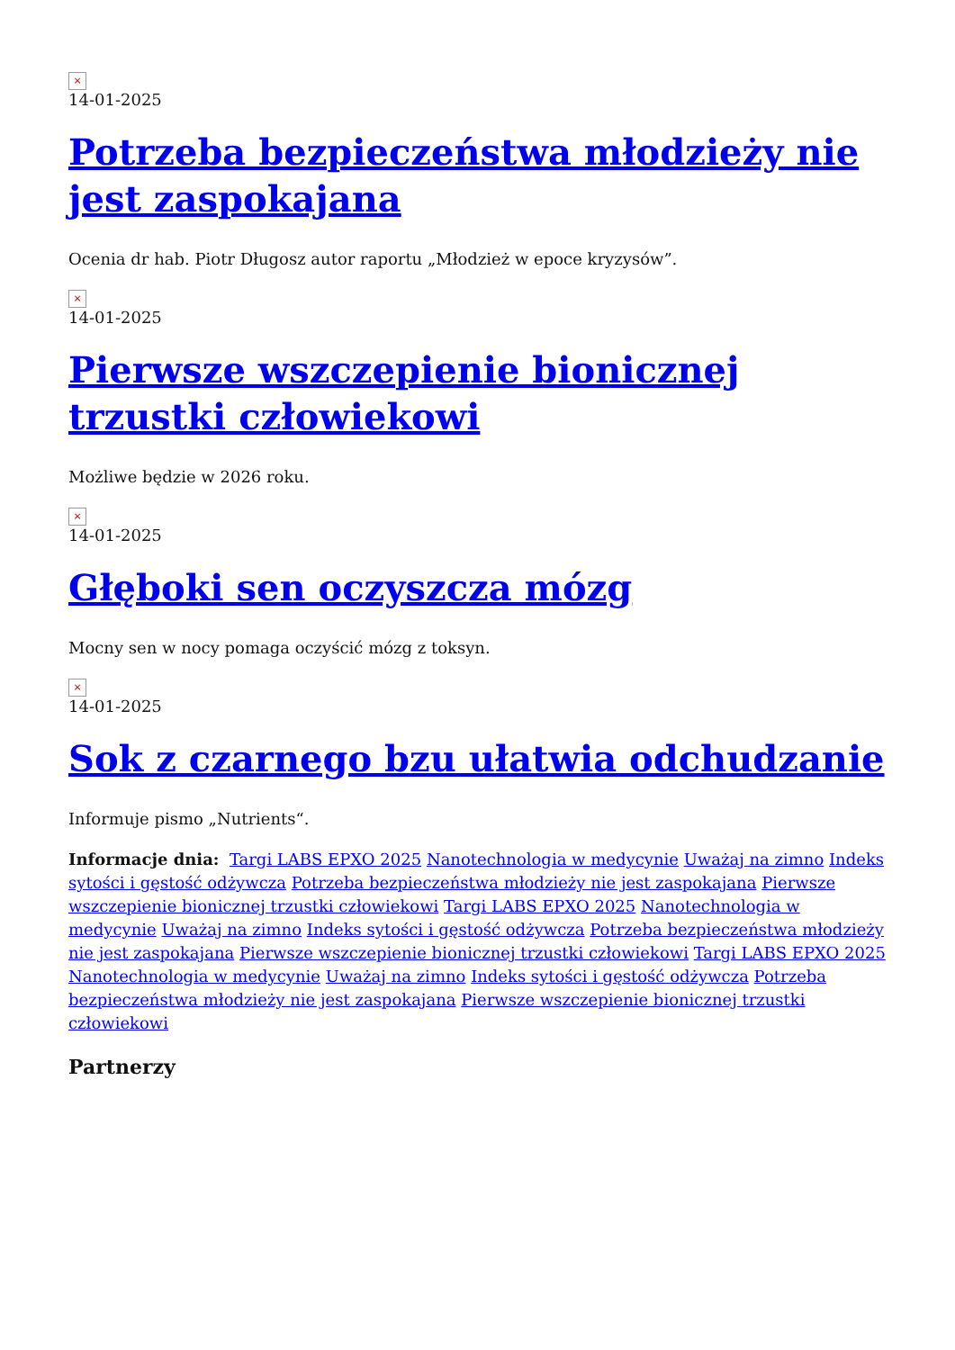×
14-01-2025
Potrzeba bezpieczeństwa młodzieży nie jest zaspokajana
Ocenia dr hab. Piotr Długosz autor raportu „Młodzież w epoce kryzysów”.
×
14-01-2025
Pierwsze wszczepienie bionicznej trzustki człowiekowi
Możliwe będzie w 2026 roku.
×
14-01-2025
Głęboki sen oczyszcza mózg
Mocny sen w nocy pomaga oczyścić mózg z toksyn.
×
14-01-2025
Sok z czarnego bzu ułatwia odchudzanie
Informuje pismo „Nutrients“.
Informacje dnia: Targi LABS EPXO 2025 Nanotechnologia w medycynie Uważaj na zimno Indeks sytości i gęstość odżywcza Potrzeba bezpieczeństwa młodzieży nie jest zaspokajana Pierwsze wszczepienie bionicznej trzustki człowiekowi Targi LABS EPXO 2025 Nanotechnologia w medycynie Uważaj na zimno Indeks sytości i gęstość odżywcza Potrzeba bezpieczeństwa młodzieży nie jest zaspokajana Pierwsze wszczepienie bionicznej trzustki człowiekowi Targi LABS EPXO 2025 Nanotechnologia w medycynie Uważaj na zimno Indeks sytości i gęstość odżywcza Potrzeba bezpieczeństwa młodzieży nie jest zaspokajana Pierwsze wszczepienie bionicznej trzustki człowiekowi
Partnerzy